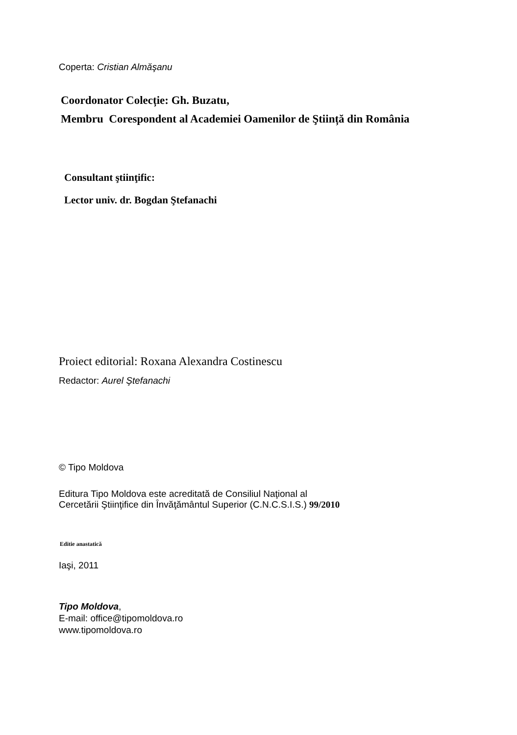Coperta: Cristian Almăşanu
Coordonator Colecție: Gh. Buzatu,
Membru Corespondent al Academiei Oamenilor de Ştiință din România
Consultant ştiinţific:
Lector univ. dr. Bogdan Ştefanachi
Proiect editorial: Roxana Alexandra Costinescu
Redactor: Aurel Ştefanachi
© Tipo Moldova
Editura Tipo Moldova este acreditată de Consiliul Naţional al
Cercetării Ştiinţifice din Învăţământul Superior (C.N.C.S.I.S.) 99/2010
Editie anastatică
Iaşi, 2011
Tipo Moldova,
E-mail: office@tipomoldova.ro
www.tipomoldova.ro